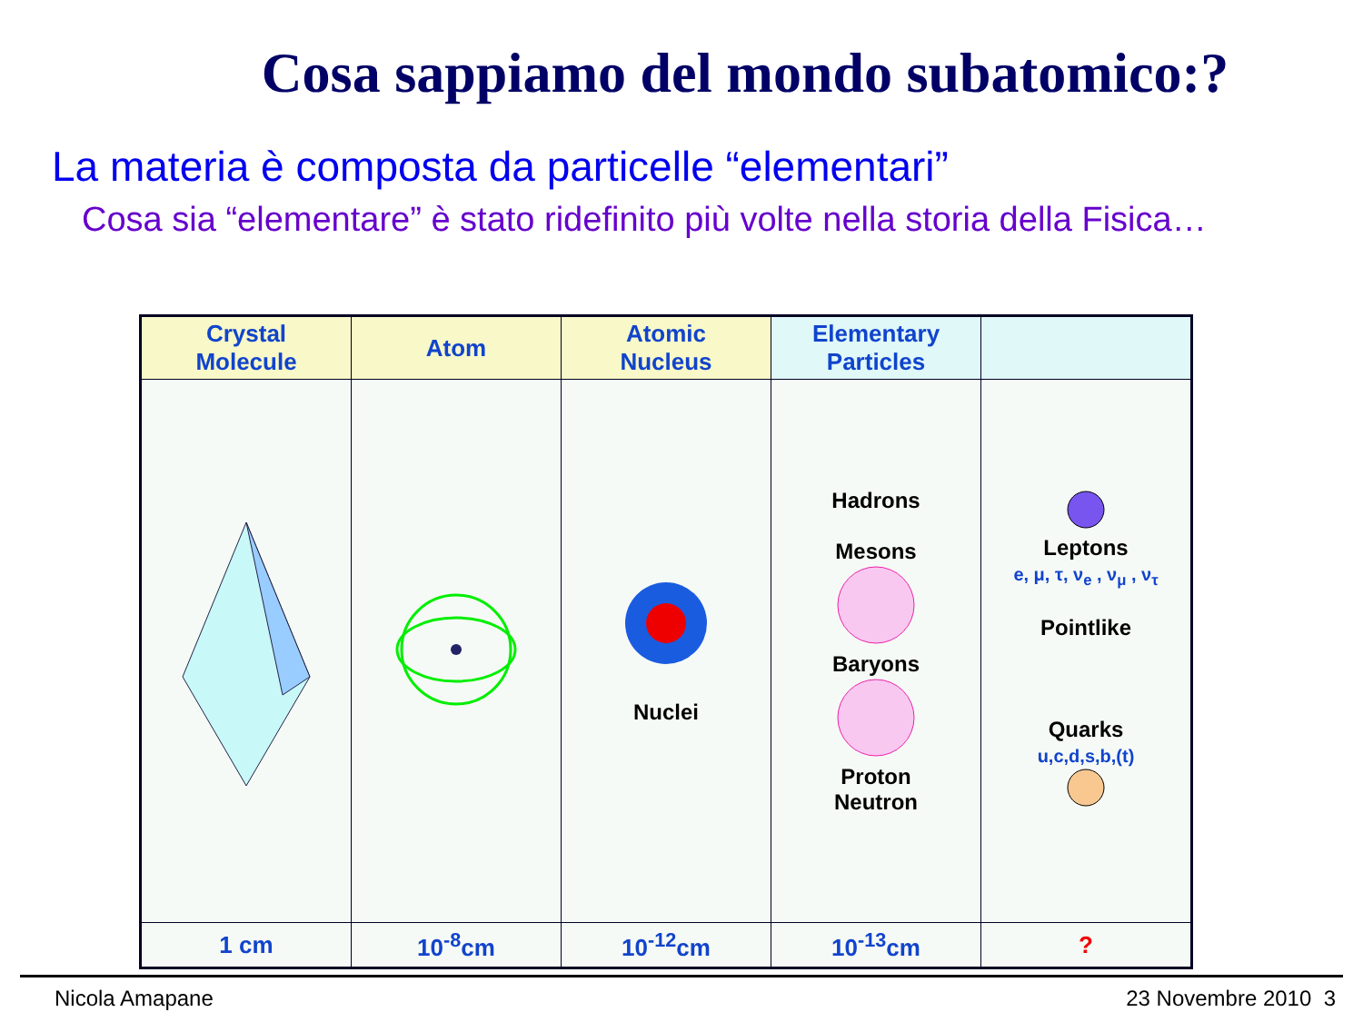Cosa sappiamo del mondo subatomico:?
La materia è composta da particelle “elementari”
Cosa sia “elementare” è stato ridefinito più volte nella storia della Fisica…
| Crystal Molecule | Atom | Atomic Nucleus | Elementary Particles | |
| | | Nuclei | Hadrons Mesons Baryons Proton Neutron | Leptons e, μ, τ, ν<sub>e</sub> , ν<sub>μ</sub> , ν<sub>τ</sub> Pointlike Quarks u,c,d,s,b,(t) |
| 1 cm | 10<sup>-8</sup>cm | 10<sup>-12</sup>cm | 10<sup>-13</sup>cm | ? |
Nicola Amapane 23 Novembre 2010 3